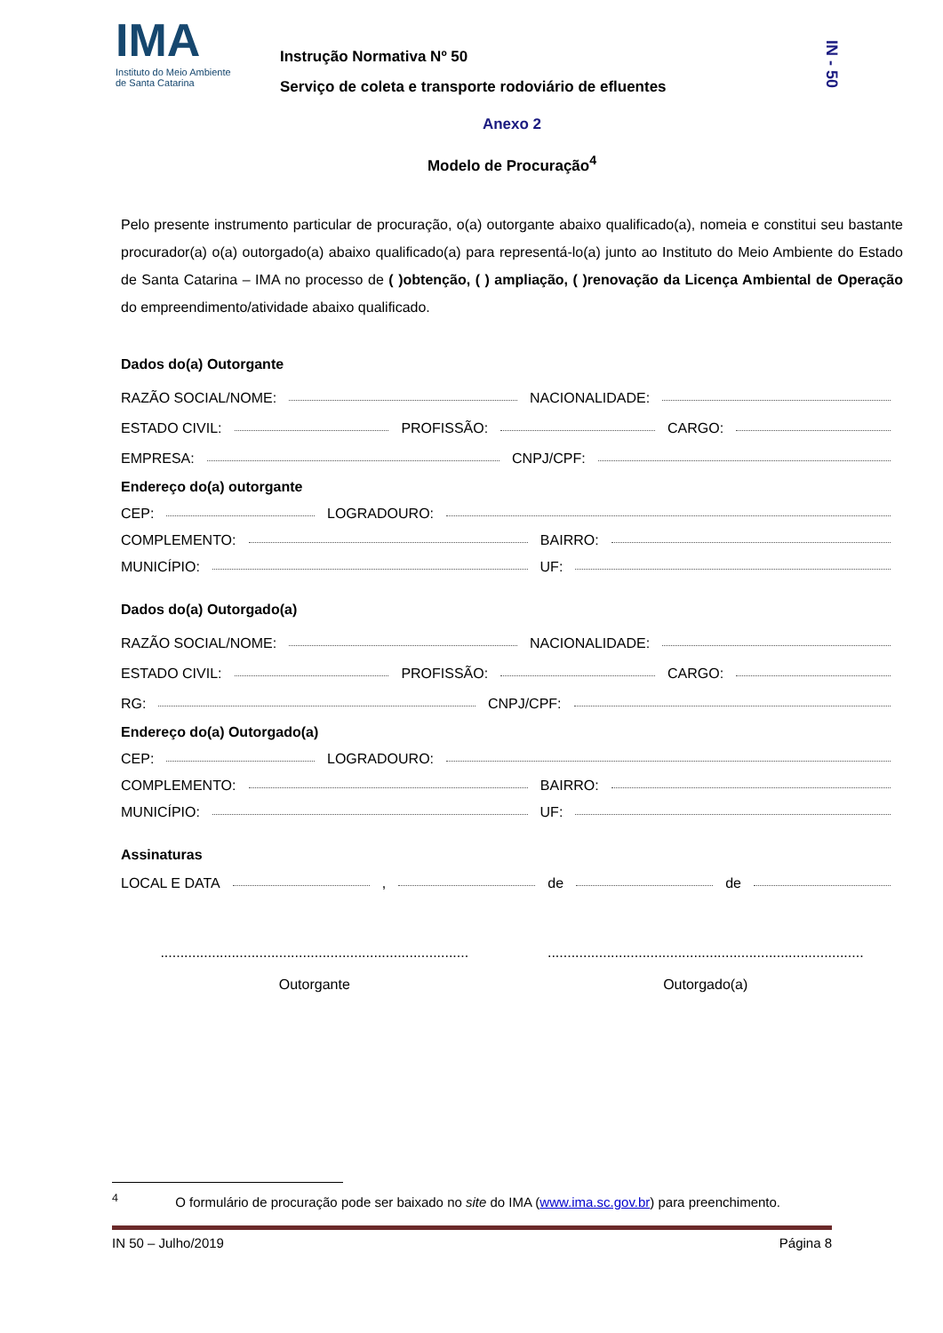IMA
Instituto do Meio Ambiente
de Santa Catarina
Instrução Normativa Nº 50
Serviço de coleta e transporte rodoviário de efluentes
IN - 50
Anexo 2
Modelo de Procuração<sup>4</sup>
Pelo presente instrumento particular de procuração, o(a) outorgante abaixo qualificado(a), nomeia e constitui seu bastante procurador(a) o(a) outorgado(a) abaixo qualificado(a) para representá-lo(a) junto ao Instituto do Meio Ambiente do Estado de Santa Catarina – IMA no processo de ( )obtenção, ( ) ampliação, ( )renovação da Licença Ambiental de Operação do empreendimento/atividade abaixo qualificado.
Dados do(a) Outorgante
RAZÃO SOCIAL/NOME: NACIONALIDADE:
ESTADO CIVIL: PROFISSÃO: CARGO:
EMPRESA: CNPJ/CPF:
Endereço do(a) outorgante
CEP: LOGRADOURO:
COMPLEMENTO: BAIRRO:
MUNICÍPIO: UF:
Dados do(a) Outorgado(a)
RAZÃO SOCIAL/NOME: NACIONALIDADE:
ESTADO CIVIL: PROFISSÃO: CARGO:
RG: CNPJ/CPF:
Endereço do(a) Outorgado(a)
CEP: LOGRADOURO:
COMPLEMENTO: BAIRRO:
MUNICÍPIO: UF:
Assinaturas
LOCAL E DATA , de de
..............................................................................
Outorgante
................................................................................
Outorgado(a)
<sup>4</sup> O formulário de procuração pode ser baixado no site do IMA (www.ima.sc.gov.br) para preenchimento.
IN 50 – Julho/2019 Página 8